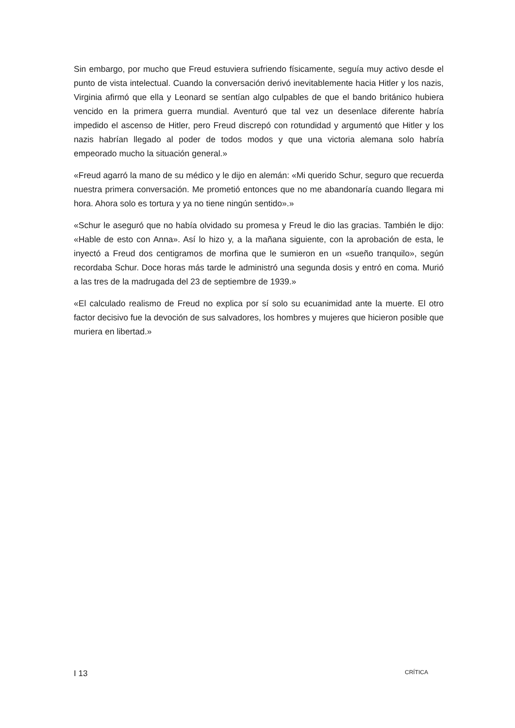Sin embargo, por mucho que Freud estuviera sufriendo físicamente, seguía muy activo desde el punto de vista intelectual. Cuando la conversación derivó inevitablemente hacia Hitler y los nazis, Virginia afirmó que ella y Leonard se sentían algo culpables de que el bando británico hubiera vencido en la primera guerra mundial. Aventuró que tal vez un desenlace diferente habría impedido el ascenso de Hitler, pero Freud discrepó con rotundidad y argumentó que Hitler y los nazis habrían llegado al poder de todos modos y que una victoria alemana solo habría empeorado mucho la situación general.»
«Freud agarró la mano de su médico y le dijo en alemán: «Mi querido Schur, seguro que recuerda nuestra primera conversación. Me prometió entonces que no me abandonaría cuando llegara mi hora. Ahora solo es tortura y ya no tiene ningún sentido».»
«Schur le aseguró que no había olvidado su promesa y Freud le dio las gracias. También le dijo: «Hable de esto con Anna». Así lo hizo y, a la mañana siguiente, con la aprobación de esta, le inyectó a Freud dos centigramos de morfina que le sumieron en un «sueño tranquilo», según recordaba Schur. Doce horas más tarde le administró una segunda dosis y entró en coma. Murió a las tres de la madrugada del 23 de septiembre de 1939.»
«El calculado realismo de Freud no explica por sí solo su ecuanimidad ante la muerte. El otro factor decisivo fue la devoción de sus salvadores, los hombres y mujeres que hicieron posible que muriera en libertad.»
I 13 CRÍTICA